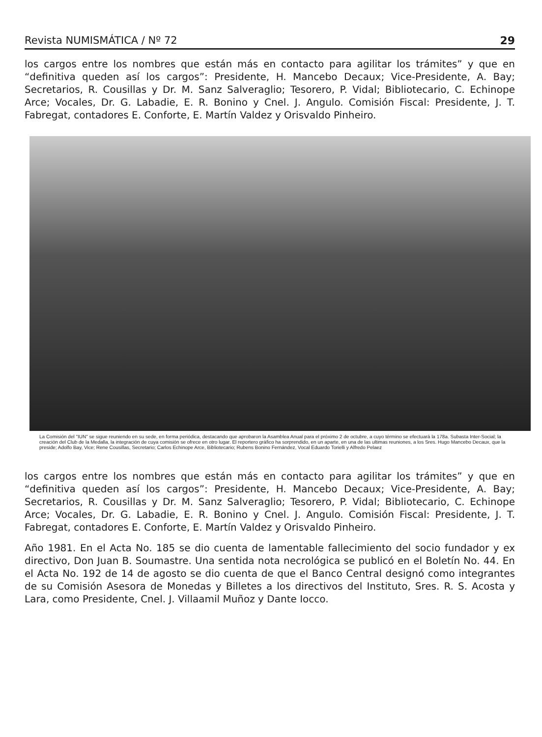Revista NUMISMÁTICA / Nº 72 29
los cargos entre los nombres que están más en contacto para agilitar los trámites” y que en “definitiva queden así los cargos”: Presidente, H. Mancebo Decaux; Vice-Presidente, A. Bay; Secretarios, R. Cousillas y Dr. M. Sanz Salveraglio; Tesorero, P. Vidal; Bibliotecario, C. Echinope Arce; Vocales, Dr. G. Labadie, E. R. Bonino y Cnel. J. Angulo. Comisión Fiscal: Presidente, J. T. Fabregat, contadores E. Conforte, E. Martín Valdez y Orisvaldo Pinheiro.
La Comisión del "IUN" se sigue reuniendo en su sede, en forma periódica, destacando que aprobaron la Asamblea Anual para el próximo 2 de octubre, a cuyo término se efectuará la 178a. Subasta Inter-Social; la creación del Club de la Medalla, la integración de cuya comisión se ofrece en otro lugar. El reportero gráfico ha sorprendido, en un aparte, en una de las ultimas reuniones, a los Sres. Hugo Mancebo Decaux, que la preside; Adolfo Bay, Vice; Rene Cousillas, Secretario; Carlos Echinope Arce, Bibliotecario; Rubens Bonino Fernández, Vocal Eduardo Torielli y Alfredo Pelaez
los cargos entre los nombres que están más en contacto para agilitar los trámites” y que en “definitiva queden así los cargos”: Presidente, H. Mancebo Decaux; Vice-Presidente, A. Bay; Secretarios, R. Cousillas y Dr. M. Sanz Salveraglio; Tesorero, P. Vidal; Bibliotecario, C. Echinope Arce; Vocales, Dr. G. Labadie, E. R. Bonino y Cnel. J. Angulo. Comisión Fiscal: Presidente, J. T. Fabregat, contadores E. Conforte, E. Martín Valdez y Orisvaldo Pinheiro.
Año 1981. En el Acta No. 185 se dio cuenta de lamentable fallecimiento del socio fundador y ex directivo, Don Juan B. Soumastre. Una sentida nota necrológica se publicó en el Boletín No. 44. En el Acta No. 192 de 14 de agosto se dio cuenta de que el Banco Central designó como integrantes de su Comisión Asesora de Monedas y Billetes a los directivos del Instituto, Sres. R. S. Acosta y Lara, como Presidente, Cnel. J. Villaamil Muñoz y Dante Iocco.